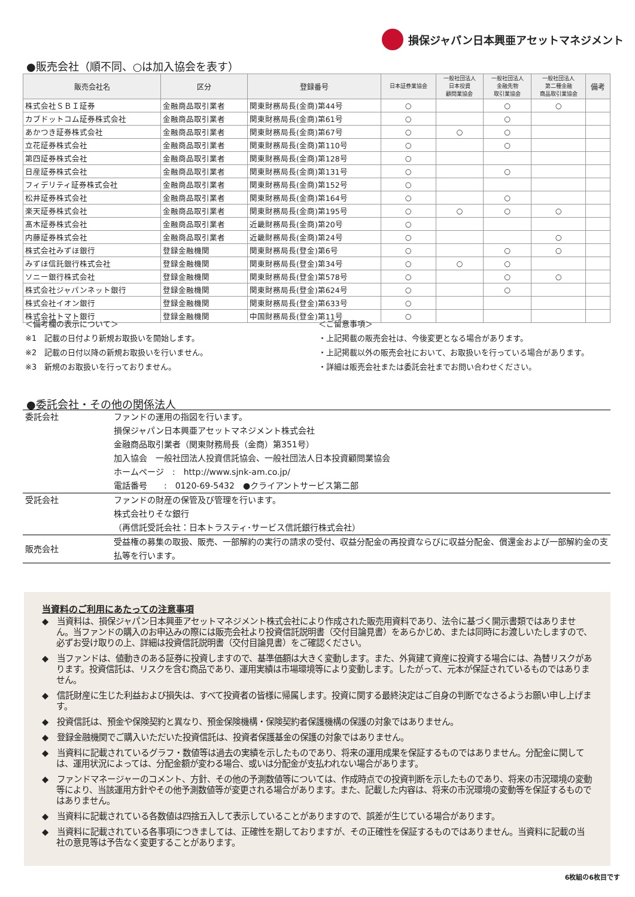損保ジャパン日本興亜アセットマネジメント
●販売会社（順不同、○は加入協会を表す）
| 販売会社名 | 区分 | 登録番号 | 日本証券業協会 | 一般社団法人 日本投資 顧問業協会 | 一般社団法人 金融先物 取引業協会 | 一般社団法人 第二種金融 商品取引業協会 | 備考 |
| --- | --- | --- | --- | --- | --- | --- | --- |
| 株式会社ＳＢＩ証券 | 金融商品取引業者 | 関東財務局長(金商)第44号 | ○ | | ○ | ○ | |
| カブドットコム証券株式会社 | 金融商品取引業者 | 関東財務局長(金商)第61号 | ○ | | ○ | | |
| あかつき証券株式会社 | 金融商品取引業者 | 関東財務局長(金商)第67号 | ○ | ○ | ○ | | |
| 立花証券株式会社 | 金融商品取引業者 | 関東財務局長(金商)第110号 | ○ | | ○ | | |
| 第四証券株式会社 | 金融商品取引業者 | 関東財務局長(金商)第128号 | ○ | | | | |
| 日産証券株式会社 | 金融商品取引業者 | 関東財務局長(金商)第131号 | ○ | | ○ | | |
| フィデリティ証券株式会社 | 金融商品取引業者 | 関東財務局長(金商)第152号 | ○ | | | | |
| 松井証券株式会社 | 金融商品取引業者 | 関東財務局長(金商)第164号 | ○ | | ○ | | |
| 楽天証券株式会社 | 金融商品取引業者 | 関東財務局長(金商)第195号 | ○ | ○ | ○ | ○ | |
| 髙木証券株式会社 | 金融商品取引業者 | 近畿財務局長(金商)第20号 | ○ | | | | |
| 内藤証券株式会社 | 金融商品取引業者 | 近畿財務局長(金商)第24号 | ○ | | | ○ | |
| 株式会社みずほ銀行 | 登録金融機関 | 関東財務局長(登金)第6号 | ○ | | ○ | ○ | |
| みずほ信託銀行株式会社 | 登録金融機関 | 関東財務局長(登金)第34号 | ○ | ○ | ○ | | |
| ソニー銀行株式会社 | 登録金融機関 | 関東財務局長(登金)第578号 | ○ | | ○ | ○ | |
| 株式会社ジャパンネット銀行 | 登録金融機関 | 関東財務局長(登金)第624号 | ○ | | ○ | | |
| 株式会社イオン銀行 | 登録金融機関 | 関東財務局長(登金)第633号 | ○ | | | | |
| 株式会社トマト銀行 | 登録金融機関 | 中国財務局長(登金)第11号 | ○ | | | | |
＜備考欄の表示について＞
※1　記載の日付より新規お取扱いを開始します。
※2　記載の日付以降の新規お取扱いを行いません。
※3　新規のお取扱いを行っておりません。
＜ご留意事項＞
・上記掲載の販売会社は、今後変更となる場合があります。
・上記掲載以外の販売会社において、お取扱いを行っている場合があります。
・詳細は販売会社または委託会社までお問い合わせください。
●委託会社・その他の関係法人
| 委託会社 | ファンドの運用の指図を行います。 損保ジャパン日本興亜アセットマネジメント株式会社 金融商品取引業者（関東財務局長（金商）第351号） 加入協会 一般社団法人投資信託協会、一般社団法人日本投資顧問業協会 ホームページ : http://www.sjnk-am.co.jp/ 電話番号 : 0120-69-5432 ●クライアントサービス第二部 |
| 受託会社 | ファンドの財産の保管及び管理を行います。 株式会社りそな銀行 （再信託受託会社：日本トラスティ･サービス信託銀行株式会社） |
| 販売会社 | 受益権の募集の取扱、販売、一部解約の実行の請求の受付、収益分配金の再投資ならびに収益分配金、償還金および一部解約金の支払等を行います。 |
当資料のご利用にあたっての注意事項
◆　当資料は、損保ジャパン日本興亜アセットマネジメント株式会社により作成された販売用資料であり、法令に基づく開示書類ではありません。当ファンドの購入のお申込みの際には販売会社より投資信託説明書（交付目論見書）をあらかじめ、または同時にお渡しいたしますので、必ずお受け取りの上、詳細は投資信託説明書（交付目論見書）をご確認ください。
◆　当ファンドは、値動きのある証券に投資しますので、基準価額は大きく変動します。また、外貨建て資産に投資する場合には、為替リスクがあります。投資信託は、リスクを含む商品であり、運用実績は市場環境等により変動します。したがって、元本が保証されているものではありません。
◆　信託財産に生じた利益および損失は、すべて投資者の皆様に帰属します。投資に関する最終決定はご自身の判断でなさるようお願い申し上げます。
◆　投資信託は、預金や保険契約と異なり、預金保険機構・保険契約者保護機構の保護の対象ではありません。
◆　登録金融機関でご購入いただいた投資信託は、投資者保護基金の保護の対象ではありません。
◆　当資料に記載されているグラフ・数値等は過去の実績を示したものであり、将来の運用成果を保証するものではありません。分配金に関しては、運用状況によっては、分配金額が変わる場合、或いは分配金が支払われない場合があります。
◆　ファンドマネージャーのコメント、方針、その他の予測数値等については、作成時点での投資判断を示したものであり、将来の市況環境の変動等により、当該運用方針やその他予測数値等が変更される場合があります。また、記載した内容は、将来の市況環境の変動等を保証するものではありません。
◆　当資料に記載されている各数値は四捨五入して表示していることがありますので、誤差が生じている場合があります。
◆　当資料に記載されている各事項につきましては、正確性を期しておりますが、その正確性を保証するものではありません。当資料に記載の当社の意見等は予告なく変更することがあります。
6枚組の6枚目です